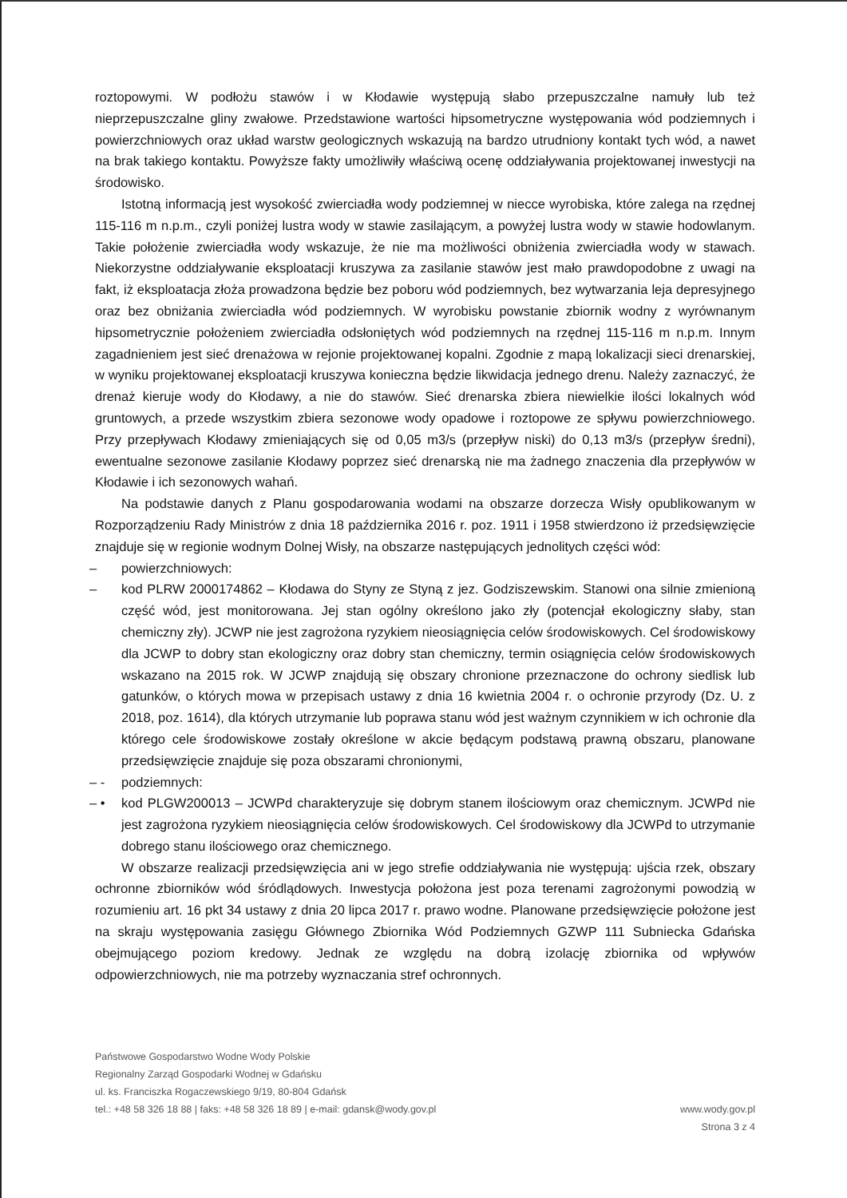roztopowymi. W podłożu stawów i w Kłodawie występują słabo przepuszczalne namuły lub też nieprzepuszczalne gliny zwałowe. Przedstawione wartości hipsometryczne występowania wód podziemnych i powierzchniowych oraz układ warstw geologicznych wskazują na bardzo utrudniony kontakt tych wód, a nawet na brak takiego kontaktu. Powyższe fakty umożliwiły właściwą ocenę oddziaływania projektowanej inwestycji na środowisko.
Istotną informacją jest wysokość zwierciadła wody podziemnej w niecce wyrobiska, które zalega na rzędnej 115-116 m n.p.m., czyli poniżej lustra wody w stawie zasilającym, a powyżej lustra wody w stawie hodowlanym. Takie położenie zwierciadła wody wskazuje, że nie ma możliwości obniżenia zwierciadła wody w stawach. Niekorzystne oddziaływanie eksploatacji kruszywa za zasilanie stawów jest mało prawdopodobne z uwagi na fakt, iż eksploatacja złoża prowadzona będzie bez poboru wód podziemnych, bez wytwarzania leja depresyjnego oraz bez obniżania zwierciadła wód podziemnych. W wyrobisku powstanie zbiornik wodny z wyrównanym hipsometrycznie położeniem zwierciadła odsłoniętych wód podziemnych na rzędnej 115-116 m n.p.m. Innym zagadnieniem jest sieć drenażowa w rejonie projektowanej kopalni. Zgodnie z mapą lokalizacji sieci drenarskiej, w wyniku projektowanej eksploatacji kruszywa konieczna będzie likwidacja jednego drenu. Należy zaznaczyć, że drenaż kieruje wody do Kłodawy, a nie do stawów. Sieć drenarska zbiera niewielkie ilości lokalnych wód gruntowych, a przede wszystkim zbiera sezonowe wody opadowe i roztopowe ze spływu powierzchniowego. Przy przepływach Kłodawy zmieniających się od 0,05 m3/s (przepływ niski) do 0,13 m3/s (przepływ średni), ewentualne sezonowe zasilanie Kłodawy poprzez sieć drenarską nie ma żadnego znaczenia dla przepływów w Kłodawie i ich sezonowych wahań.
Na podstawie danych z Planu gospodarowania wodami na obszarze dorzecza Wisły opublikowanym w Rozporządzeniu Rady Ministrów z dnia 18 października 2016 r. poz. 1911 i 1958 stwierdzono iż przedsięwzięcie znajduje się w regionie wodnym Dolnej Wisły, na obszarze następujących jednolitych części wód:
– powierzchniowych:
– kod PLRW 2000174862 – Kłodawa do Styny ze Styną z jez. Godziszewskim. Stanowi ona silnie zmienioną część wód, jest monitorowana. Jej stan ogólny określono jako zły (potencjał ekologiczny słaby, stan chemiczny zły). JCWP nie jest zagrożona ryzykiem nieosiągnięcia celów środowiskowych. Cel środowiskowy dla JCWP to dobry stan ekologiczny oraz dobry stan chemiczny, termin osiągnięcia celów środowiskowych wskazano na 2015 rok. W JCWP znajdują się obszary chronione przeznaczone do ochrony siedlisk lub gatunków, o których mowa w przepisach ustawy z dnia 16 kwietnia 2004 r. o ochronie przyrody (Dz. U. z 2018, poz. 1614), dla których utrzymanie lub poprawa stanu wód jest ważnym czynnikiem w ich ochronie dla którego cele środowiskowe zostały określone w akcie będącym podstawą prawną obszaru, planowane przedsięwzięcie znajduje się poza obszarami chronionymi,
– - podziemnych:
– • kod PLGW200013 – JCWPd charakteryzuje się dobrym stanem ilościowym oraz chemicznym. JCWPd nie jest zagrożona ryzykiem nieosiągnięcia celów środowiskowych. Cel środowiskowy dla JCWPd to utrzymanie dobrego stanu ilościowego oraz chemicznego.
W obszarze realizacji przedsięwzięcia ani w jego strefie oddziaływania nie występują: ujścia rzek, obszary ochronne zbiorników wód śródlądowych. Inwestycja położona jest poza terenami zagrożonymi powodzią w rozumieniu art. 16 pkt 34 ustawy z dnia 20 lipca 2017 r. prawo wodne. Planowane przedsięwzięcie położone jest na skraju występowania zasięgu Głównego Zbiornika Wód Podziemnych GZWP 111 Subniecka Gdańska obejmującego poziom kredowy. Jednak ze względu na dobrą izolację zbiornika od wpływów odpowierzchniowych, nie ma potrzeby wyznaczania stref ochronnych.
Państwowe Gospodarstwo Wodne Wody Polskie
Regionalny Zarząd Gospodarki Wodnej w Gdańsku
ul. ks. Franciszka Rogaczewskiego 9/19, 80-804 Gdańsk
tel.: +48 58 326 18 88 | faks: +48 58 326 18 89 | e-mail: gdansk@wody.gov.pl www.wody.gov.pl
Strona 3 z 4